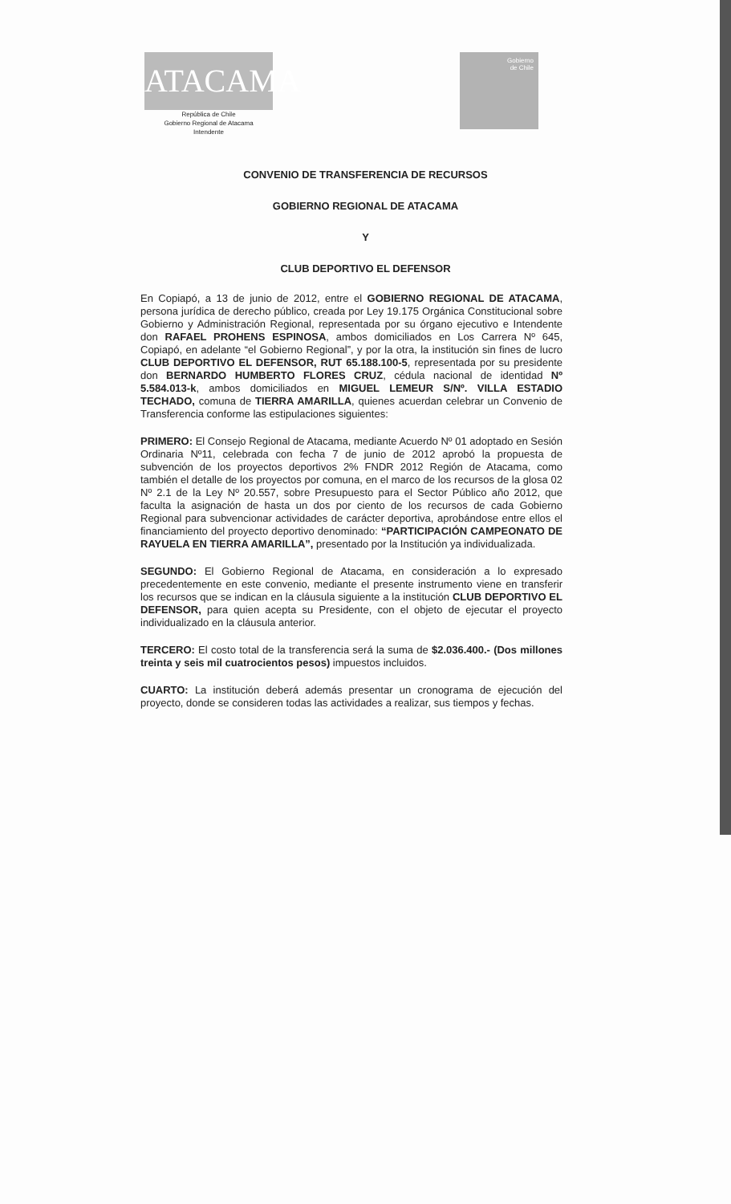ATACAMA
República de Chile
Gobierno Regional de Atacama
Intendente
Gobierno
de Chile
CONVENIO DE TRANSFERENCIA DE RECURSOS
GOBIERNO REGIONAL DE ATACAMA
Y
CLUB DEPORTIVO EL DEFENSOR
En Copiapó, a 13 de junio de 2012, entre el GOBIERNO REGIONAL DE ATACAMA, persona jurídica de derecho público, creada por Ley 19.175 Orgánica Constitucional sobre Gobierno y Administración Regional, representada por su órgano ejecutivo e Intendente don RAFAEL PROHENS ESPINOSA, ambos domiciliados en Los Carrera Nº 645, Copiapó, en adelante “el Gobierno Regional”, y por la otra, la institución sin fines de lucro CLUB DEPORTIVO EL DEFENSOR, RUT 65.188.100-5, representada por su presidente don BERNARDO HUMBERTO FLORES CRUZ, cédula nacional de identidad Nº 5.584.013-k, ambos domiciliados en MIGUEL LEMEUR S/Nº. VILLA ESTADIO TECHADO, comuna de TIERRA AMARILLA, quienes acuerdan celebrar un Convenio de Transferencia conforme las estipulaciones siguientes:
PRIMERO: El Consejo Regional de Atacama, mediante Acuerdo Nº 01 adoptado en Sesión Ordinaria Nº11, celebrada con fecha 7 de junio de 2012 aprobó la propuesta de subvención de los proyectos deportivos 2% FNDR 2012 Región de Atacama, como también el detalle de los proyectos por comuna, en el marco de los recursos de la glosa 02 Nº 2.1 de la Ley Nº 20.557, sobre Presupuesto para el Sector Público año 2012, que faculta la asignación de hasta un dos por ciento de los recursos de cada Gobierno Regional para subvencionar actividades de carácter deportiva, aprobándose entre ellos el financiamiento del proyecto deportivo denominado: “PARTICIPACIÓN CAMPEONATO DE RAYUELA EN TIERRA AMARILLA”, presentado por la Institución ya individualizada.
SEGUNDO: El Gobierno Regional de Atacama, en consideración a lo expresado precedentemente en este convenio, mediante el presente instrumento viene en transferir los recursos que se indican en la cláusula siguiente a la institución CLUB DEPORTIVO EL DEFENSOR, para quien acepta su Presidente, con el objeto de ejecutar el proyecto individualizado en la cláusula anterior.
TERCERO: El costo total de la transferencia será la suma de $2.036.400.- (Dos millones treinta y seis mil cuatrocientos pesos) impuestos incluidos.
CUARTO: La institución deberá además presentar un cronograma de ejecución del proyecto, donde se consideren todas las actividades a realizar, sus tiempos y fechas.